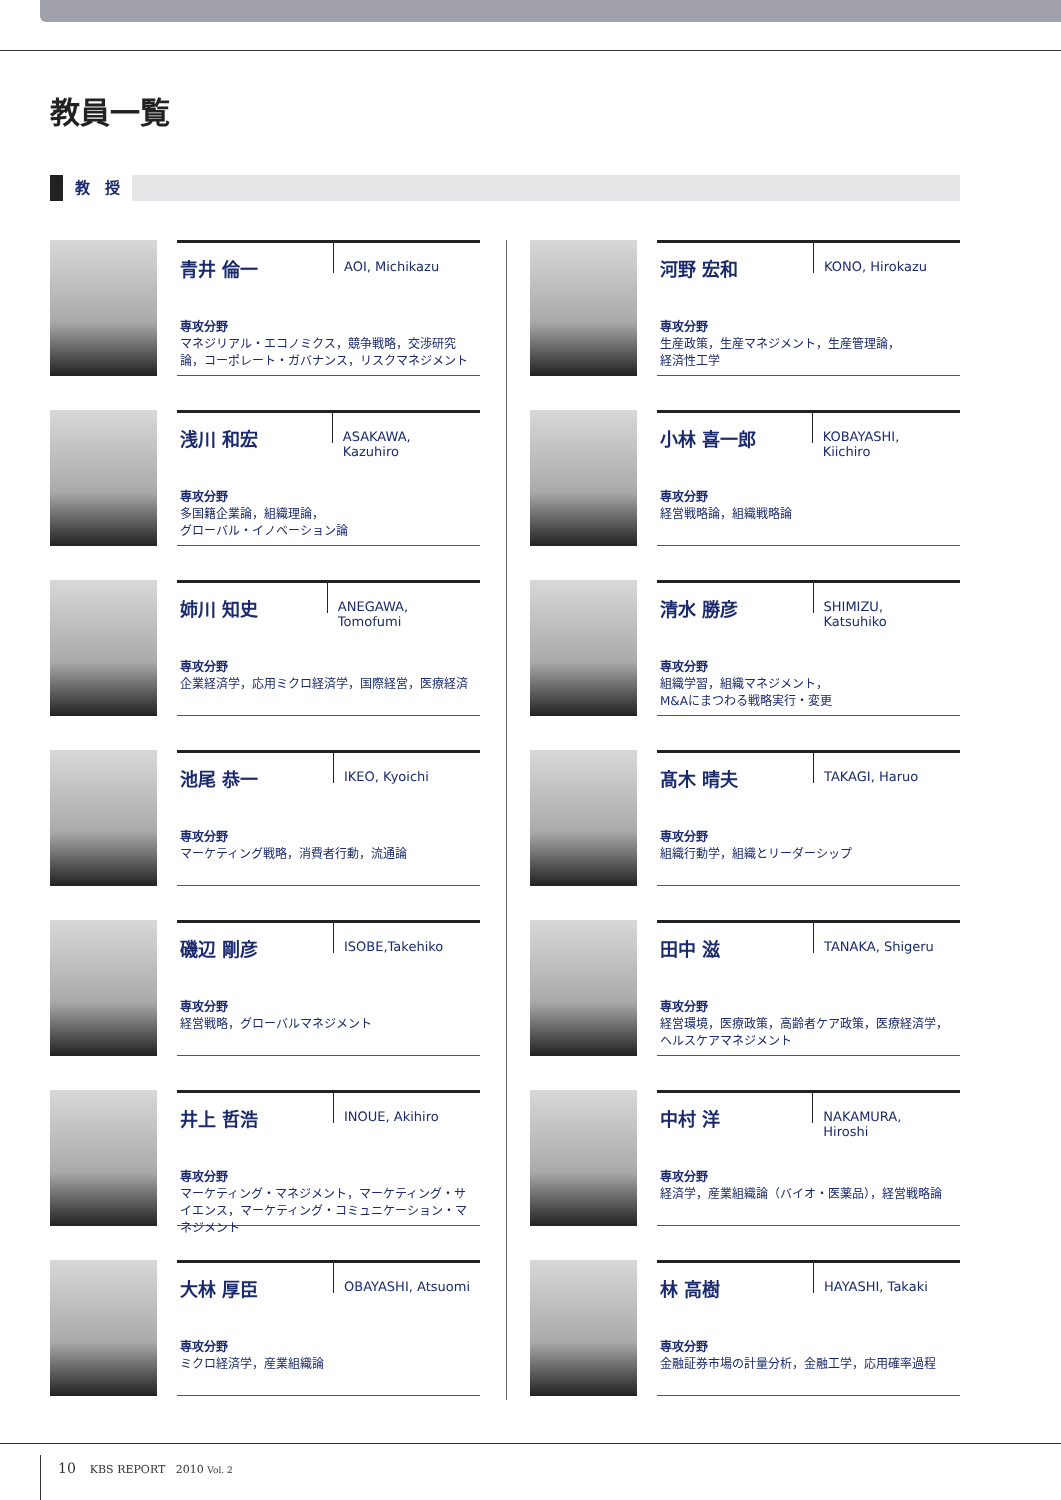教員一覧
教　授
青井 倫一
AOI, Michikazu
専攻分野
マネジリアル・エコノミクス，競争戦略，交渉研究論，コーポレート・ガバナンス，リスクマネジメント
河野 宏和
KONO, Hirokazu
専攻分野
生産政策，生産マネジメント，生産管理論，
経済性工学
浅川 和宏
ASAKAWA, Kazuhiro
専攻分野
多国籍企業論，組織理論，
グローバル・イノベーション論
小林 喜一郎
KOBAYASHI, Kiichiro
専攻分野
経営戦略論，組織戦略論
姉川 知史
ANEGAWA, Tomofumi
専攻分野
企業経済学，応用ミクロ経済学，国際経営，医療経済
清水 勝彦
SHIMIZU, Katsuhiko
専攻分野
組織学習，組織マネジメント，
M&Aにまつわる戦略実行・変更
池尾 恭一
IKEO, Kyoichi
専攻分野
マーケティング戦略，消費者行動，流通論
髙木 晴夫
TAKAGI, Haruo
専攻分野
組織行動学，組織とリーダーシップ
磯辺 剛彦
ISOBE,Takehiko
専攻分野
経営戦略，グローバルマネジメント
田中 滋
TANAKA, Shigeru
専攻分野
経営環境，医療政策，高齢者ケア政策，医療経済学，ヘルスケアマネジメント
井上 哲浩
INOUE, Akihiro
専攻分野
マーケティング・マネジメント，マーケティング・サイエンス，マーケティング・コミュニケーション・マネジメント
中村 洋
NAKAMURA, Hiroshi
専攻分野
経済学，産業組織論（バイオ・医薬品），経営戦略論
大林 厚臣
OBAYASHI, Atsuomi
専攻分野
ミクロ経済学，産業組織論
林 高樹
HAYASHI, Takaki
専攻分野
金融証券市場の計量分析，金融工学，応用確率過程
10 KBS REPORT 2010 Vol. 2